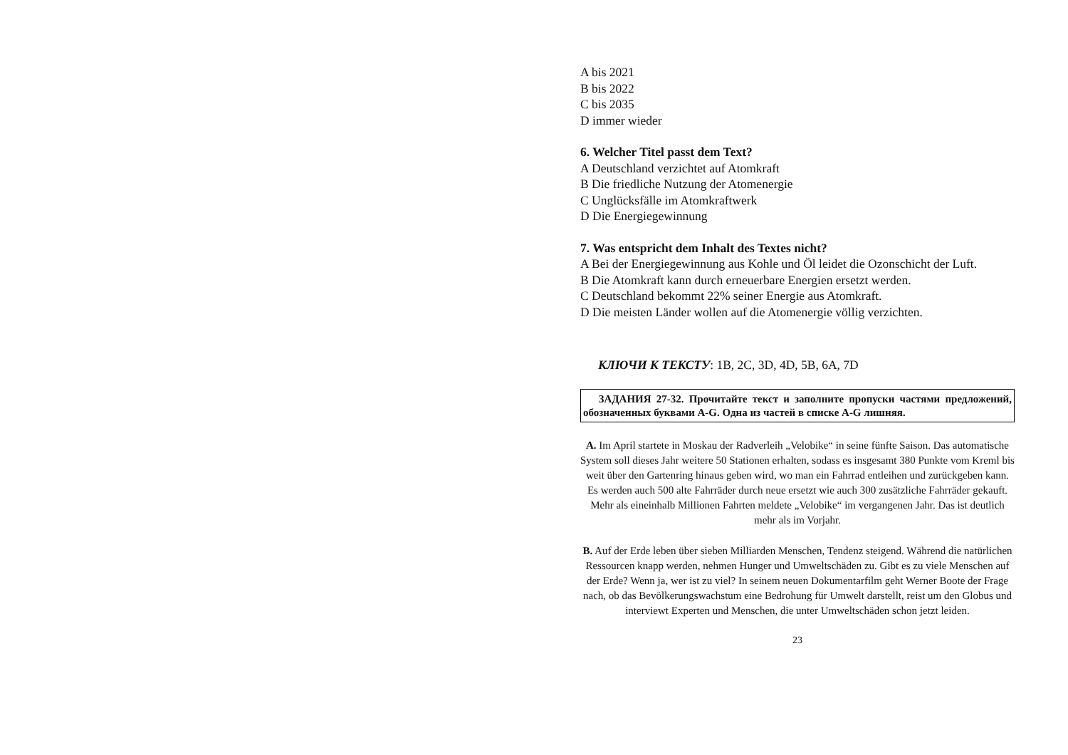A bis 2021
B bis 2022
C bis 2035
D immer wieder
6. Welcher Titel passt dem Text?
A Deutschland verzichtet auf Atomkraft
B Die friedliche Nutzung der Atomenergie
C Unglücksfälle im Atomkraftwerk
D Die Energiegewinnung
7. Was entspricht dem Inhalt des Textes nicht?
A Bei der Energiegewinnung aus Kohle und Öl leidet die Ozonschicht der Luft.
B Die Atomkraft kann durch erneuerbare Energien ersetzt werden.
C Deutschland bekommt 22% seiner Energie aus Atomkraft.
D Die meisten Länder wollen auf die Atomenergie völlig verzichten.
КЛЮЧИ К ТЕКСТУ: 1B, 2C, 3D, 4D, 5B, 6A, 7D
ЗАДАНИЯ 27-32. Прочитайте текст и заполните пропуски частями предложений, обозначенных буквами A-G. Одна из частей в списке A-G лишняя.
A. Im April startete in Moskau der Radverleih „Velobike“ in seine fünfte Saison. Das automatische System soll dieses Jahr weitere 50 Stationen erhalten, sodass es insgesamt 380 Punkte vom Kreml bis weit über den Gartenring hinaus geben wird, wo man ein Fahrrad entleihen und zurückgeben kann. Es werden auch 500 alte Fahrräder durch neue ersetzt wie auch 300 zusätzliche Fahrräder gekauft. Mehr als eineinhalb Millionen Fahrten meldete „Velobike“ im vergangenen Jahr. Das ist deutlich mehr als im Vorjahr.
B. Auf der Erde leben über sieben Milliarden Menschen, Tendenz steigend. Während die natürlichen Ressourcen knapp werden, nehmen Hunger und Umweltschäden zu. Gibt es zu viele Menschen auf der Erde? Wenn ja, wer ist zu viel? In seinem neuen Dokumentarfilm geht Werner Boote der Frage nach, ob das Bevölkerungswachstum eine Bedrohung für Umwelt darstellt, reist um den Globus und interviewt Experten und Menschen, die unter Umweltschäden schon jetzt leiden.
23